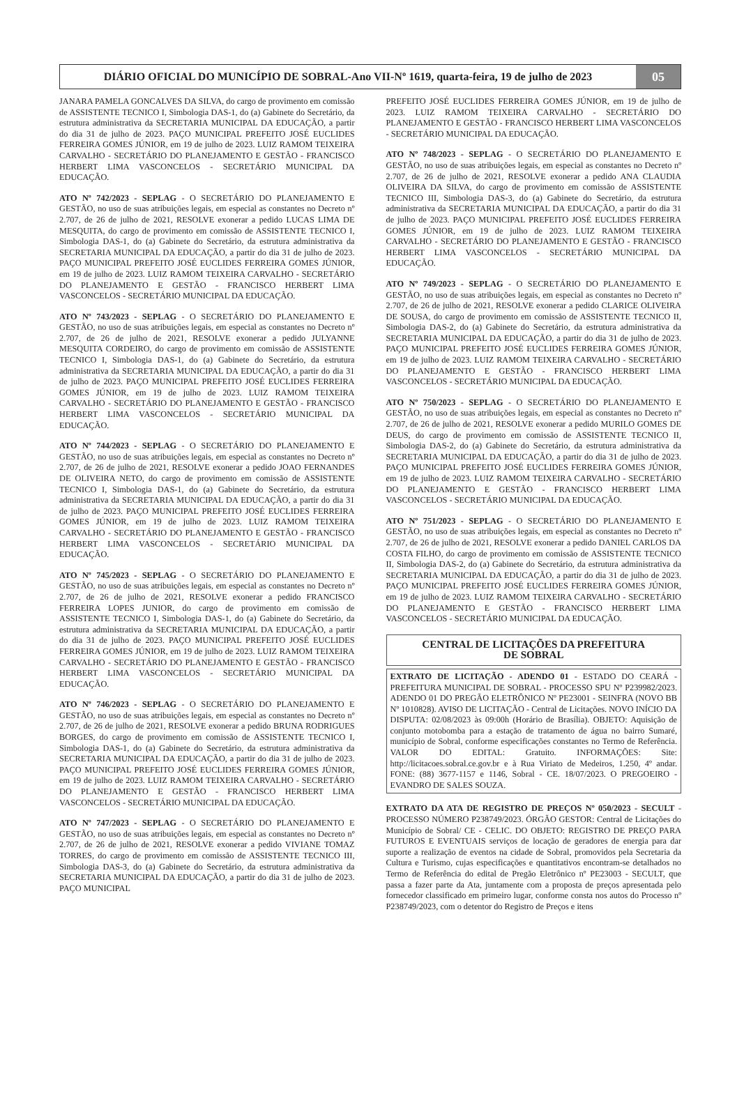DIÁRIO OFICIAL DO MUNICÍPIO DE SOBRAL-Ano VII-Nº 1619, quarta-feira, 19 de julho de 2023
05
JANARA PAMELA GONCALVES DA SILVA, do cargo de provimento em comissão de ASSISTENTE TECNICO I, Simbologia DAS-1, do (a) Gabinete do Secretário, da estrutura administrativa da SECRETARIA MUNICIPAL DA EDUCAÇÃO, a partir do dia 31 de julho de 2023. PAÇO MUNICIPAL PREFEITO JOSÉ EUCLIDES FERREIRA GOMES JÚNIOR, em 19 de julho de 2023. LUIZ RAMOM TEIXEIRA CARVALHO - SECRETÁRIO DO PLANEJAMENTO E GESTÃO - FRANCISCO HERBERT LIMA VASCONCELOS - SECRETÁRIO MUNICIPAL DA EDUCAÇÃO.
ATO Nº 742/2023 - SEPLAG - O SECRETÁRIO DO PLANEJAMENTO E GESTÃO, no uso de suas atribuições legais, em especial as constantes no Decreto nº 2.707, de 26 de julho de 2021, RESOLVE exonerar a pedido LUCAS LIMA DE MESQUITA, do cargo de provimento em comissão de ASSISTENTE TECNICO I, Simbologia DAS-1, do (a) Gabinete do Secretário, da estrutura administrativa da SECRETARIA MUNICIPAL DA EDUCAÇÃO, a partir do dia 31 de julho de 2023. PAÇO MUNICIPAL PREFEITO JOSÉ EUCLIDES FERREIRA GOMES JÚNIOR, em 19 de julho de 2023. LUIZ RAMOM TEIXEIRA CARVALHO - SECRETÁRIO DO PLANEJAMENTO E GESTÃO - FRANCISCO HERBERT LIMA VASCONCELOS - SECRETÁRIO MUNICIPAL DA EDUCAÇÃO.
ATO Nº 743/2023 - SEPLAG - O SECRETÁRIO DO PLANEJAMENTO E GESTÃO, no uso de suas atribuições legais, em especial as constantes no Decreto nº 2.707, de 26 de julho de 2021, RESOLVE exonerar a pedido JULYANNE MESQUITA CORDEIRO, do cargo de provimento em comissão de ASSISTENTE TECNICO I, Simbologia DAS-1, do (a) Gabinete do Secretário, da estrutura administrativa da SECRETARIA MUNICIPAL DA EDUCAÇÃO, a partir do dia 31 de julho de 2023. PAÇO MUNICIPAL PREFEITO JOSÉ EUCLIDES FERREIRA GOMES JÚNIOR, em 19 de julho de 2023. LUIZ RAMOM TEIXEIRA CARVALHO - SECRETÁRIO DO PLANEJAMENTO E GESTÃO - FRANCISCO HERBERT LIMA VASCONCELOS - SECRETÁRIO MUNICIPAL DA EDUCAÇÃO.
ATO Nº 744/2023 - SEPLAG - O SECRETÁRIO DO PLANEJAMENTO E GESTÃO, no uso de suas atribuições legais, em especial as constantes no Decreto nº 2.707, de 26 de julho de 2021, RESOLVE exonerar a pedido JOAO FERNANDES DE OLIVEIRA NETO, do cargo de provimento em comissão de ASSISTENTE TECNICO I, Simbologia DAS-1, do (a) Gabinete do Secretário, da estrutura administrativa da SECRETARIA MUNICIPAL DA EDUCAÇÃO, a partir do dia 31 de julho de 2023. PAÇO MUNICIPAL PREFEITO JOSÉ EUCLIDES FERREIRA GOMES JÚNIOR, em 19 de julho de 2023. LUIZ RAMOM TEIXEIRA CARVALHO - SECRETÁRIO DO PLANEJAMENTO E GESTÃO - FRANCISCO HERBERT LIMA VASCONCELOS - SECRETÁRIO MUNICIPAL DA EDUCAÇÃO.
ATO Nº 745/2023 - SEPLAG - O SECRETÁRIO DO PLANEJAMENTO E GESTÃO, no uso de suas atribuições legais, em especial as constantes no Decreto nº 2.707, de 26 de julho de 2021, RESOLVE exonerar a pedido FRANCISCO FERREIRA LOPES JUNIOR, do cargo de provimento em comissão de ASSISTENTE TECNICO I, Simbologia DAS-1, do (a) Gabinete do Secretário, da estrutura administrativa da SECRETARIA MUNICIPAL DA EDUCAÇÃO, a partir do dia 31 de julho de 2023. PAÇO MUNICIPAL PREFEITO JOSÉ EUCLIDES FERREIRA GOMES JÚNIOR, em 19 de julho de 2023. LUIZ RAMOM TEIXEIRA CARVALHO - SECRETÁRIO DO PLANEJAMENTO E GESTÃO - FRANCISCO HERBERT LIMA VASCONCELOS - SECRETÁRIO MUNICIPAL DA EDUCAÇÃO.
ATO Nº 746/2023 - SEPLAG - O SECRETÁRIO DO PLANEJAMENTO E GESTÃO, no uso de suas atribuições legais, em especial as constantes no Decreto nº 2.707, de 26 de julho de 2021, RESOLVE exonerar a pedido BRUNA RODRIGUES BORGES, do cargo de provimento em comissão de ASSISTENTE TECNICO I, Simbologia DAS-1, do (a) Gabinete do Secretário, da estrutura administrativa da SECRETARIA MUNICIPAL DA EDUCAÇÃO, a partir do dia 31 de julho de 2023. PAÇO MUNICIPAL PREFEITO JOSÉ EUCLIDES FERREIRA GOMES JÚNIOR, em 19 de julho de 2023. LUIZ RAMOM TEIXEIRA CARVALHO - SECRETÁRIO DO PLANEJAMENTO E GESTÃO - FRANCISCO HERBERT LIMA VASCONCELOS - SECRETÁRIO MUNICIPAL DA EDUCAÇÃO.
ATO Nº 747/2023 - SEPLAG - O SECRETÁRIO DO PLANEJAMENTO E GESTÃO, no uso de suas atribuições legais, em especial as constantes no Decreto nº 2.707, de 26 de julho de 2021, RESOLVE exonerar a pedido VIVIANE TOMAZ TORRES, do cargo de provimento em comissão de ASSISTENTE TECNICO III, Simbologia DAS-3, do (a) Gabinete do Secretário, da estrutura administrativa da SECRETARIA MUNICIPAL DA EDUCAÇÃO, a partir do dia 31 de julho de 2023. PAÇO MUNICIPAL
PREFEITO JOSÉ EUCLIDES FERREIRA GOMES JÚNIOR, em 19 de julho de 2023. LUIZ RAMOM TEIXEIRA CARVALHO - SECRETÁRIO DO PLANEJAMENTO E GESTÃO - FRANCISCO HERBERT LIMA VASCONCELOS - SECRETÁRIO MUNICIPAL DA EDUCAÇÃO.
ATO Nº 748/2023 - SEPLAG - O SECRETÁRIO DO PLANEJAMENTO E GESTÃO, no uso de suas atribuições legais, em especial as constantes no Decreto nº 2.707, de 26 de julho de 2021, RESOLVE exonerar a pedido ANA CLAUDIA OLIVEIRA DA SILVA, do cargo de provimento em comissão de ASSISTENTE TECNICO III, Simbologia DAS-3, do (a) Gabinete do Secretário, da estrutura administrativa da SECRETARIA MUNICIPAL DA EDUCAÇÃO, a partir do dia 31 de julho de 2023. PAÇO MUNICIPAL PREFEITO JOSÉ EUCLIDES FERREIRA GOMES JÚNIOR, em 19 de julho de 2023. LUIZ RAMOM TEIXEIRA CARVALHO - SECRETÁRIO DO PLANEJAMENTO E GESTÃO - FRANCISCO HERBERT LIMA VASCONCELOS - SECRETÁRIO MUNICIPAL DA EDUCAÇÃO.
ATO Nº 749/2023 - SEPLAG - O SECRETÁRIO DO PLANEJAMENTO E GESTÃO, no uso de suas atribuições legais, em especial as constantes no Decreto nº 2.707, de 26 de julho de 2021, RESOLVE exonerar a pedido CLARICE OLIVEIRA DE SOUSA, do cargo de provimento em comissão de ASSISTENTE TECNICO II, Simbologia DAS-2, do (a) Gabinete do Secretário, da estrutura administrativa da SECRETARIA MUNICIPAL DA EDUCAÇÃO, a partir do dia 31 de julho de 2023. PAÇO MUNICIPAL PREFEITO JOSÉ EUCLIDES FERREIRA GOMES JÚNIOR, em 19 de julho de 2023. LUIZ RAMOM TEIXEIRA CARVALHO - SECRETÁRIO DO PLANEJAMENTO E GESTÃO - FRANCISCO HERBERT LIMA VASCONCELOS - SECRETÁRIO MUNICIPAL DA EDUCAÇÃO.
ATO Nº 750/2023 - SEPLAG - O SECRETÁRIO DO PLANEJAMENTO E GESTÃO, no uso de suas atribuições legais, em especial as constantes no Decreto nº 2.707, de 26 de julho de 2021, RESOLVE exonerar a pedido MURILO GOMES DE DEUS, do cargo de provimento em comissão de ASSISTENTE TECNICO II, Simbologia DAS-2, do (a) Gabinete do Secretário, da estrutura administrativa da SECRETARIA MUNICIPAL DA EDUCAÇÃO, a partir do dia 31 de julho de 2023. PAÇO MUNICIPAL PREFEITO JOSÉ EUCLIDES FERREIRA GOMES JÚNIOR, em 19 de julho de 2023. LUIZ RAMOM TEIXEIRA CARVALHO - SECRETÁRIO DO PLANEJAMENTO E GESTÃO - FRANCISCO HERBERT LIMA VASCONCELOS - SECRETÁRIO MUNICIPAL DA EDUCAÇÃO.
ATO Nº 751/2023 - SEPLAG - O SECRETÁRIO DO PLANEJAMENTO E GESTÃO, no uso de suas atribuições legais, em especial as constantes no Decreto nº 2.707, de 26 de julho de 2021, RESOLVE exonerar a pedido DANIEL CARLOS DA COSTA FILHO, do cargo de provimento em comissão de ASSISTENTE TECNICO II, Simbologia DAS-2, do (a) Gabinete do Secretário, da estrutura administrativa da SECRETARIA MUNICIPAL DA EDUCAÇÃO, a partir do dia 31 de julho de 2023. PAÇO MUNICIPAL PREFEITO JOSÉ EUCLIDES FERREIRA GOMES JÚNIOR, em 19 de julho de 2023. LUIZ RAMOM TEIXEIRA CARVALHO - SECRETÁRIO DO PLANEJAMENTO E GESTÃO - FRANCISCO HERBERT LIMA VASCONCELOS - SECRETÁRIO MUNICIPAL DA EDUCAÇÃO.
CENTRAL DE LICITAÇÕES DA PREFEITURA
DE SOBRAL
EXTRATO DE LICITAÇÃO - ADENDO 01 - ESTADO DO CEARÁ - PREFEITURA MUNICIPAL DE SOBRAL - PROCESSO SPU Nº P239982/2023. ADENDO 01 DO PREGÃO ELETRÔNICO Nº PE23001 - SEINFRA (NOVO BB Nº 1010828). AVISO DE LICITAÇÃO - Central de Licitações. NOVO INÍCIO DA DISPUTA: 02/08/2023 às 09:00h (Horário de Brasília). OBJETO: Aquisição de conjunto motobomba para a estação de tratamento de água no bairro Sumaré, município de Sobral, conforme especificações constantes no Termo de Referência. VALOR DO EDITAL: Gratuito. INFORMAÇÕES: Site: http://licitacoes.sobral.ce.gov.br e à Rua Viriato de Medeiros, 1.250, 4º andar. FONE: (88) 3677-1157 e 1146, Sobral - CE. 18/07/2023. O PREGOEIRO - EVANDRO DE SALES SOUZA.
EXTRATO DA ATA DE REGISTRO DE PREÇOS Nº 050/2023 - SECULT - PROCESSO NÚMERO P238749/2023. ÓRGÃO GESTOR: Central de Licitações do Município de Sobral/ CE - CELIC. DO OBJETO: REGISTRO DE PREÇO PARA FUTUROS E EVENTUAIS serviços de locação de geradores de energia para dar suporte a realização de eventos na cidade de Sobral, promovidos pela Secretaria da Cultura e Turismo, cujas especificações e quantitativos encontram-se detalhados no Termo de Referência do edital de Pregão Eletrônico nº PE23003 - SECULT, que passa a fazer parte da Ata, juntamente com a proposta de preços apresentada pelo fornecedor classificado em primeiro lugar, conforme consta nos autos do Processo nº P238749/2023, com o detentor do Registro de Preços e itens